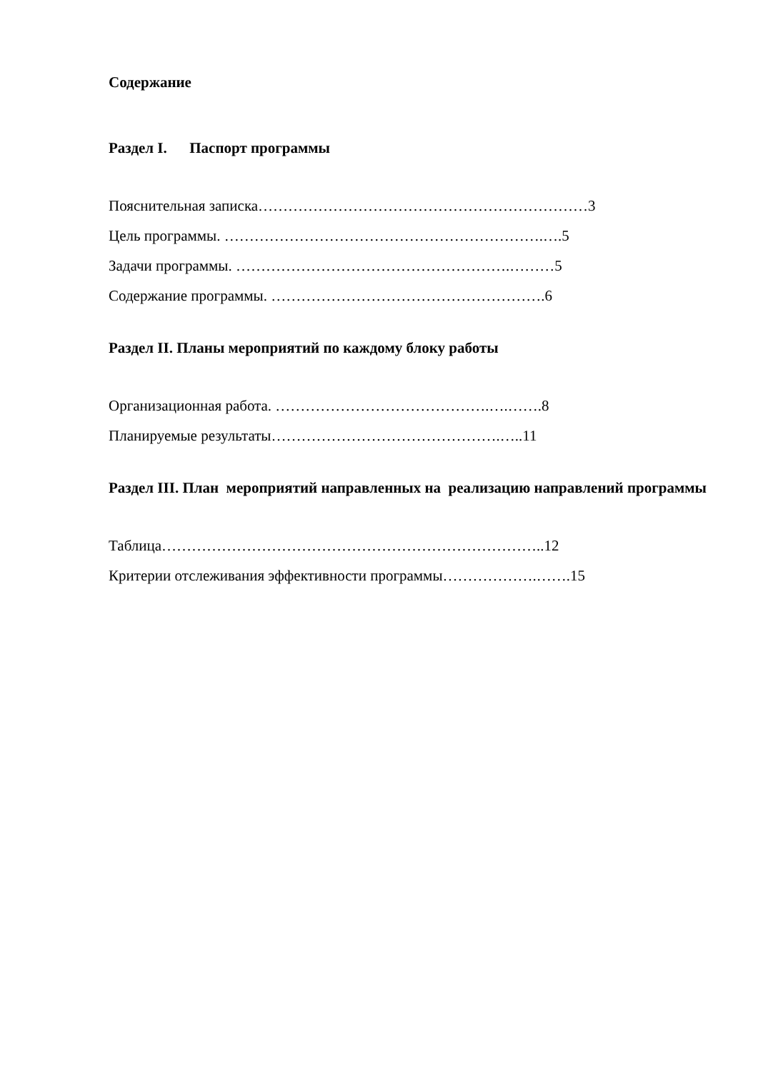Содержание
Раздел I. Паспорт программы
Пояснительная записка…………………………………………………………3
Цель программы. ……………………………………………………….….5
Задачи программы. ……………………………………………….………5
Содержание программы. ……………………………………………….6
Раздел II. Планы мероприятий по каждому блоку работы
Организационная работа. …………………………………….….…….8
Планируемые результаты……………………………………….…..11
Раздел III. План мероприятий направленных на реализацию направлений программы
Таблица…………………………………………………………………..12
Критерии отслеживания эффективности программы……………….…….15